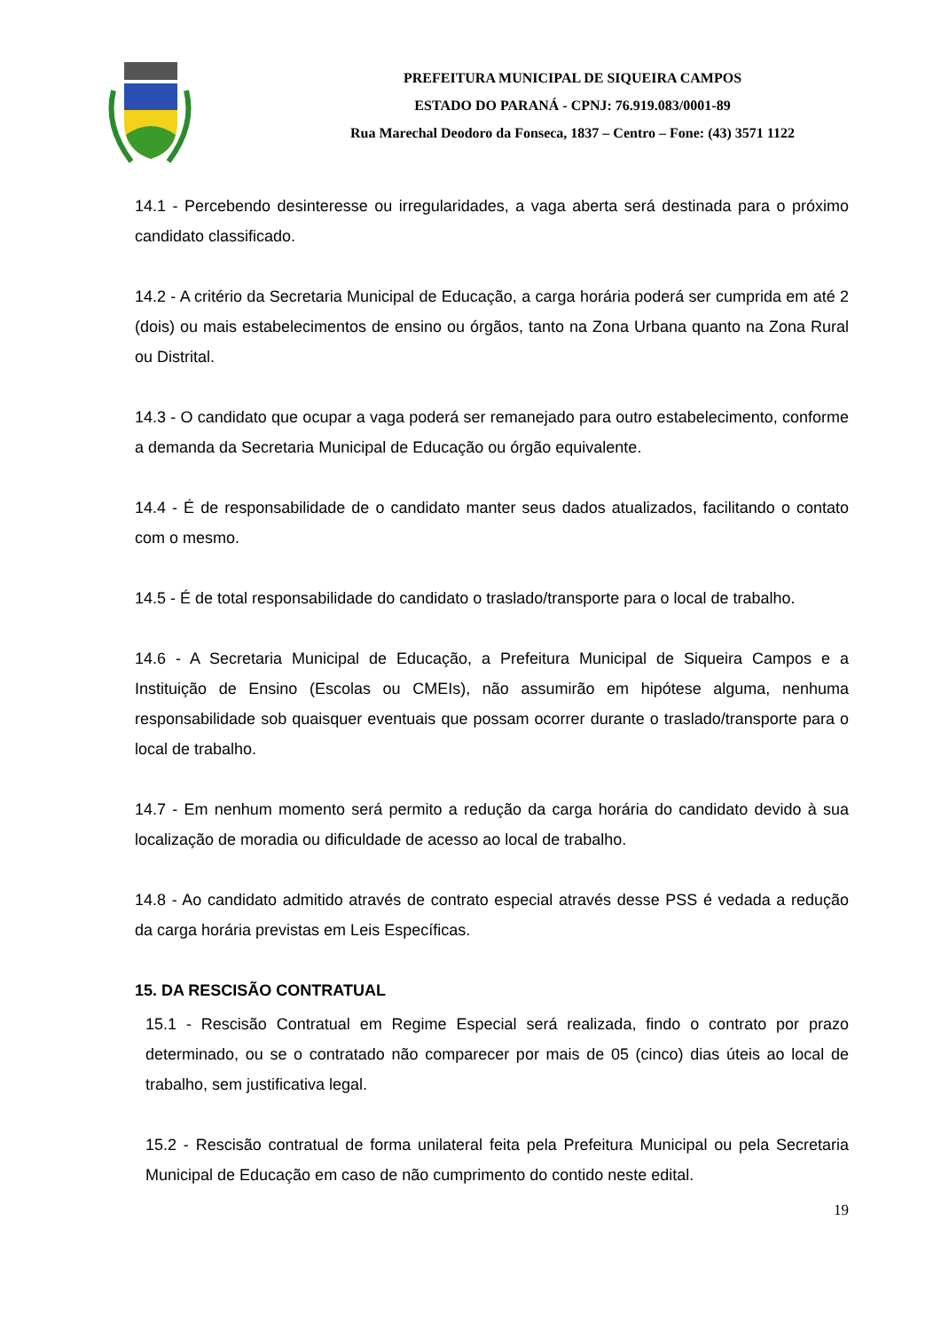PREFEITURA MUNICIPAL DE SIQUEIRA CAMPOS
ESTADO DO PARANÁ - CPNJ: 76.919.083/0001-89
Rua Marechal Deodoro da Fonseca, 1837 – Centro – Fone: (43) 3571 1122
14.1 - Percebendo desinteresse ou irregularidades, a vaga aberta será destinada para o próximo candidato classificado.
14.2 - A critério da Secretaria Municipal de Educação, a carga horária poderá ser cumprida em até 2 (dois) ou mais estabelecimentos de ensino ou órgãos, tanto na Zona Urbana quanto na Zona Rural ou Distrital.
14.3 - O candidato que ocupar a vaga poderá ser remanejado para outro estabelecimento, conforme a demanda da Secretaria Municipal de Educação ou órgão equivalente.
14.4 - É de responsabilidade de o candidato manter seus dados atualizados, facilitando o contato com o mesmo.
14.5 - É de total responsabilidade do candidato o traslado/transporte para o local de trabalho.
14.6 - A Secretaria Municipal de Educação, a Prefeitura Municipal de Siqueira Campos e a Instituição de Ensino (Escolas ou CMEIs), não assumirão em hipótese alguma, nenhuma responsabilidade sob quaisquer eventuais que possam ocorrer durante o traslado/transporte para o local de trabalho.
14.7 - Em nenhum momento será permito a redução da carga horária do candidato devido à sua localização de moradia ou dificuldade de acesso ao local de trabalho.
14.8 - Ao candidato admitido através de contrato especial através desse PSS é vedada a redução da carga horária previstas em Leis Específicas.
15. DA RESCISÃO CONTRATUAL
15.1 - Rescisão Contratual em Regime Especial será realizada, findo o contrato por prazo determinado, ou se o contratado não comparecer por mais de 05 (cinco) dias úteis ao local de trabalho, sem justificativa legal.
15.2 - Rescisão contratual de forma unilateral feita pela Prefeitura Municipal ou pela Secretaria Municipal de Educação em caso de não cumprimento do contido neste edital.
19